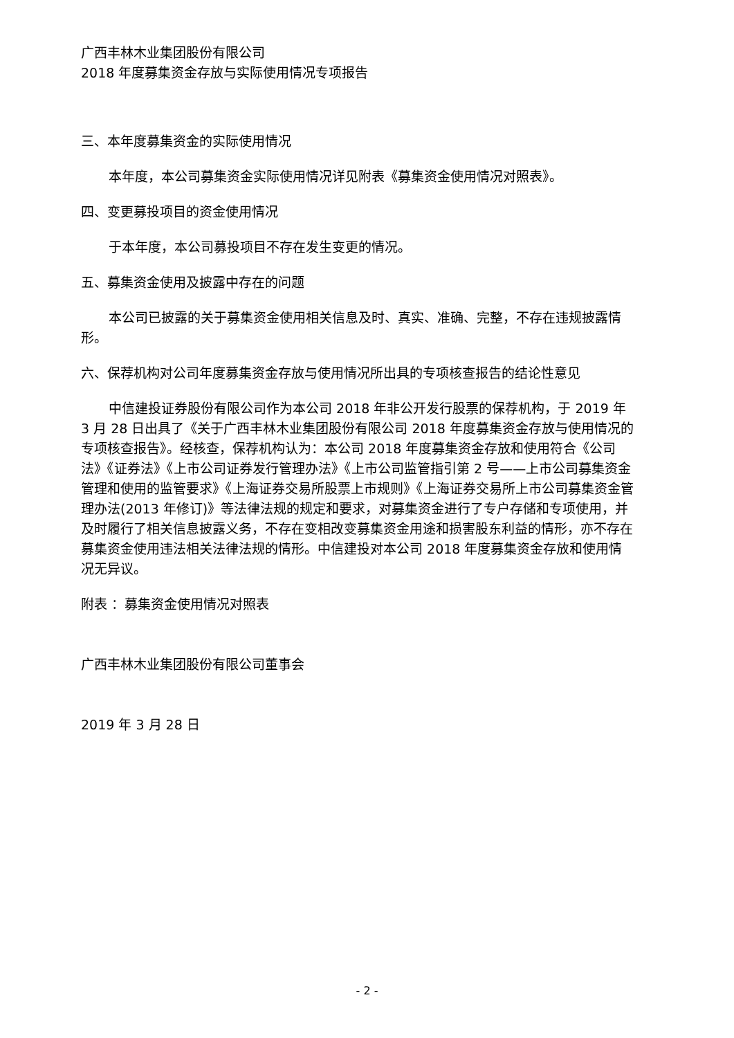广西丰林木业集团股份有限公司
2018 年度募集资金存放与实际使用情况专项报告
三、本年度募集资金的实际使用情况
本年度，本公司募集资金实际使用情况详见附表《募集资金使用情况对照表》。
四、变更募投项目的资金使用情况
于本年度，本公司募投项目不存在发生变更的情况。
五、募集资金使用及披露中存在的问题
本公司已披露的关于募集资金使用相关信息及时、真实、准确、完整，不存在违规披露情形。
六、保荐机构对公司年度募集资金存放与使用情况所出具的专项核查报告的结论性意见
中信建投证券股份有限公司作为本公司 2018 年非公开发行股票的保荐机构，于 2019 年 3 月 28 日出具了《关于广西丰林木业集团股份有限公司 2018 年度募集资金存放与使用情况的专项核查报告》。经核查，保荐机构认为：本公司 2018 年度募集资金存放和使用符合《公司法》《证券法》《上市公司证券发行管理办法》《上市公司监管指引第 2 号——上市公司募集资金管理和使用的监管要求》《上海证券交易所股票上市规则》《上海证券交易所上市公司募集资金管理办法(2013 年修订)》等法律法规的规定和要求，对募集资金进行了专户存储和专项使用，并及时履行了相关信息披露义务，不存在变相改变募集资金用途和损害股东利益的情形，亦不存在募集资金使用违法相关法律法规的情形。中信建投对本公司 2018 年度募集资金存放和使用情况无异议。
附表 ：募集资金使用情况对照表
广西丰林木业集团股份有限公司董事会
2019 年 3 月 28 日
- 2 -